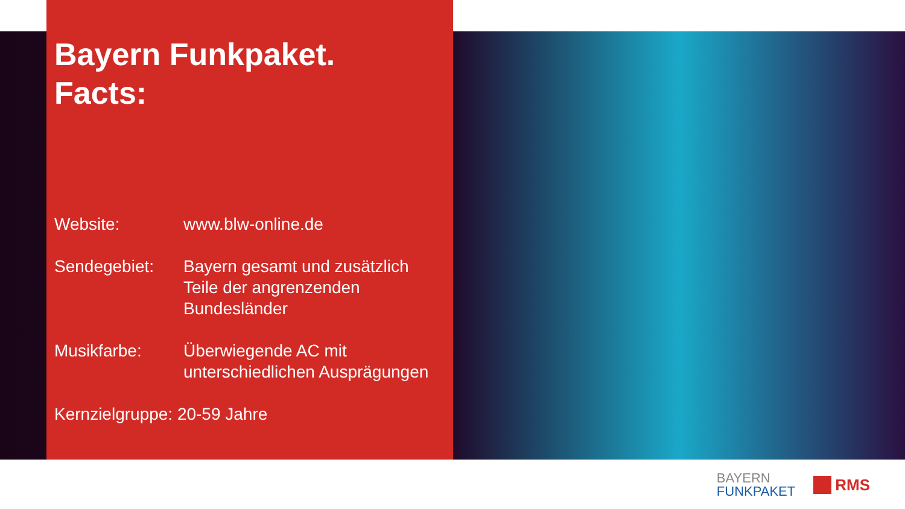Bayern Funkpaket.
Facts:
Website: www.blw-online.de
Sendegebiet: Bayern gesamt und zusätzlich
Teile der angrenzenden
Bundesländer
Musikfarbe: Überwiegende AC mit
unterschiedlichen Ausprägungen
Kernzielgruppe: 20-59 Jahre
BAYERN
FUNKPAKET
RMS